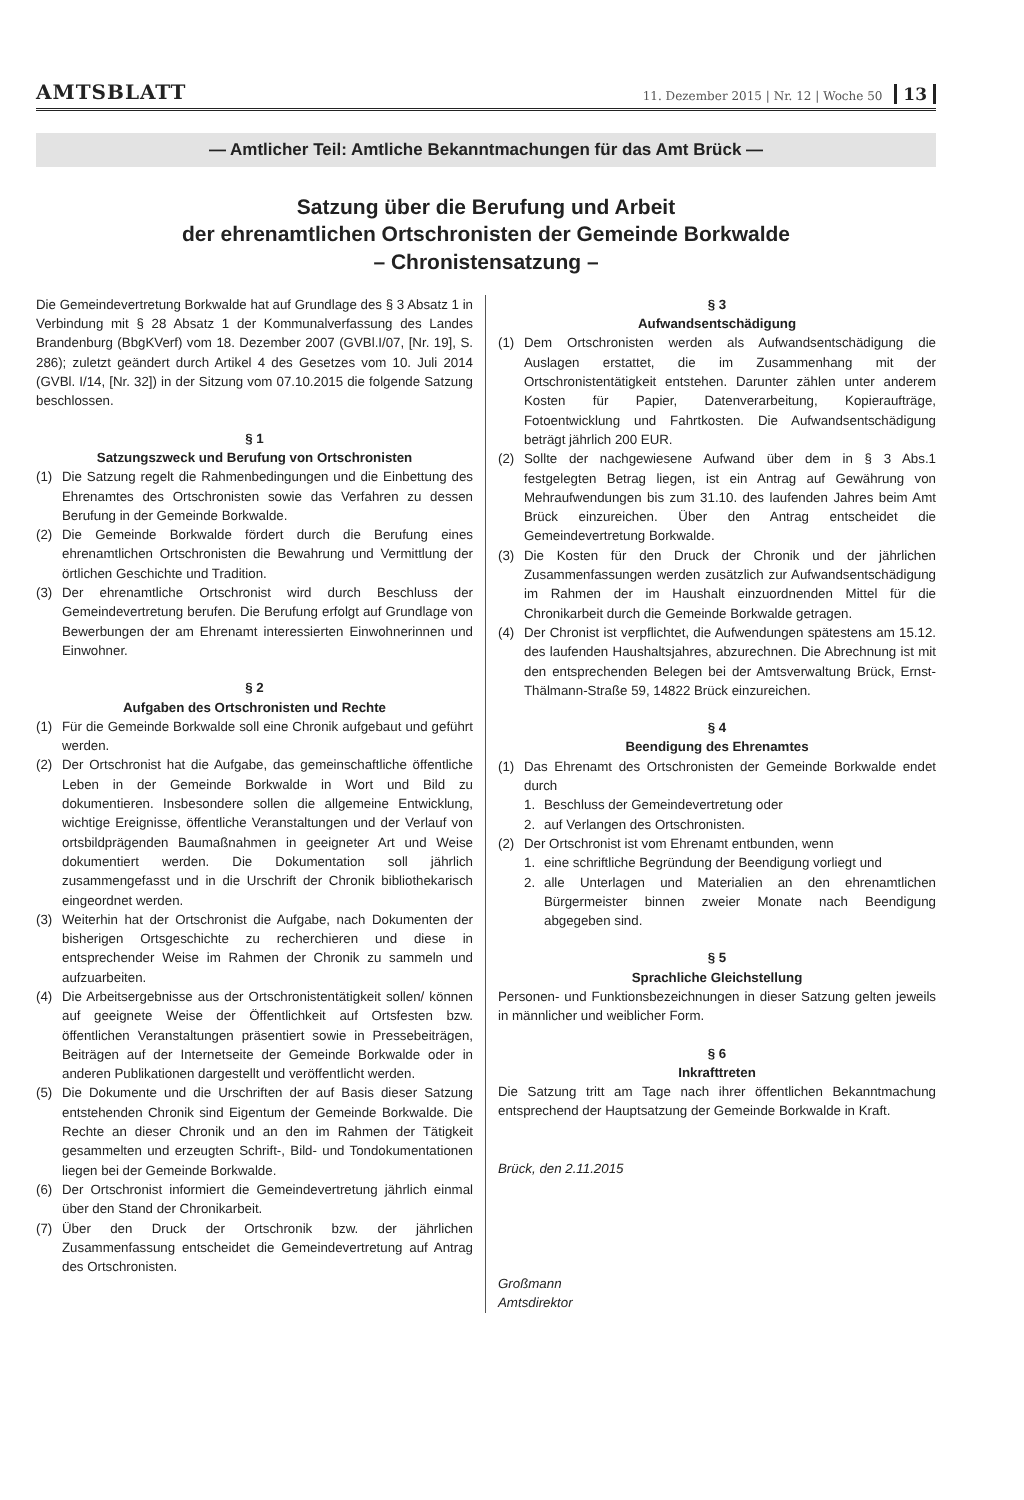AMTSBLATT 11. Dezember 2015 | Nr. 12 | Woche 50 13
— Amtlicher Teil: Amtliche Bekanntmachungen für das Amt Brück —
Satzung über die Berufung und Arbeit
der ehrenamtlichen Ortschronisten der Gemeinde Borkwalde
– Chronistensatzung –
Die Gemeindevertretung Borkwalde hat auf Grundlage des § 3 Absatz 1 in Verbindung mit § 28 Absatz 1 der Kommunalverfassung des Landes Brandenburg (BbgKVerf) vom 18. Dezember 2007 (GVBl.I/07, [Nr. 19], S. 286); zuletzt geändert durch Artikel 4 des Gesetzes vom 10. Juli 2014 (GVBl. I/14, [Nr. 32]) in der Sitzung vom 07.10.2015 die folgende Satzung beschlossen.
§ 1
Satzungszweck und Berufung von Ortschronisten
(1) Die Satzung regelt die Rahmenbedingungen und die Einbettung des Ehrenamtes des Ortschronisten sowie das Verfahren zu dessen Berufung in der Gemeinde Borkwalde.
(2) Die Gemeinde Borkwalde fördert durch die Berufung eines ehrenamtlichen Ortschronisten die Bewahrung und Vermittlung der örtlichen Geschichte und Tradition.
(3) Der ehrenamtliche Ortschronist wird durch Beschluss der Gemeindevertretung berufen. Die Berufung erfolgt auf Grundlage von Bewerbungen der am Ehrenamt interessierten Einwohnerinnen und Einwohner.
§ 2
Aufgaben des Ortschronisten und Rechte
(1) Für die Gemeinde Borkwalde soll eine Chronik aufgebaut und geführt werden.
(2) Der Ortschronist hat die Aufgabe, das gemeinschaftliche öffentliche Leben in der Gemeinde Borkwalde in Wort und Bild zu dokumentieren. Insbesondere sollen die allgemeine Entwicklung, wichtige Ereignisse, öffentliche Veranstaltungen und der Verlauf von ortsbildprägenden Baumaßnahmen in geeigneter Art und Weise dokumentiert werden. Die Dokumentation soll jährlich zusammengefasst und in die Urschrift der Chronik bibliothekarisch eingeordnet werden.
(3) Weiterhin hat der Ortschronist die Aufgabe, nach Dokumenten der bisherigen Ortsgeschichte zu recherchieren und diese in entsprechender Weise im Rahmen der Chronik zu sammeln und aufzuarbeiten.
(4) Die Arbeitsergebnisse aus der Ortschronistentätigkeit sollen/ können auf geeignete Weise der Öffentlichkeit auf Ortsfesten bzw. öffentlichen Veranstaltungen präsentiert sowie in Pressebeiträgen, Beiträgen auf der Internetseite der Gemeinde Borkwalde oder in anderen Publikationen dargestellt und veröffentlicht werden.
(5) Die Dokumente und die Urschriften der auf Basis dieser Satzung entstehenden Chronik sind Eigentum der Gemeinde Borkwalde. Die Rechte an dieser Chronik und an den im Rahmen der Tätigkeit gesammelten und erzeugten Schrift-, Bild- und Tondokumentationen liegen bei der Gemeinde Borkwalde.
(6) Der Ortschronist informiert die Gemeindevertretung jährlich einmal über den Stand der Chronikarbeit.
(7) Über den Druck der Ortschronik bzw. der jährlichen Zusammenfassung entscheidet die Gemeindevertretung auf Antrag des Ortschronisten.
§ 3
Aufwandsentschädigung
(1) Dem Ortschronisten werden als Aufwandsentschädigung die Auslagen erstattet, die im Zusammenhang mit der Ortschronistentätigkeit entstehen. Darunter zählen unter anderem Kosten für Papier, Datenverarbeitung, Kopieraufträge, Fotoentwicklung und Fahrtkosten. Die Aufwandsentschädigung beträgt jährlich 200 EUR.
(2) Sollte der nachgewiesene Aufwand über dem in § 3 Abs.1 festgelegten Betrag liegen, ist ein Antrag auf Gewährung von Mehraufwendungen bis zum 31.10. des laufenden Jahres beim Amt Brück einzureichen. Über den Antrag entscheidet die Gemeindevertretung Borkwalde.
(3) Die Kosten für den Druck der Chronik und der jährlichen Zusammenfassungen werden zusätzlich zur Aufwandsentschädigung im Rahmen der im Haushalt einzuordnenden Mittel für die Chronikarbeit durch die Gemeinde Borkwalde getragen.
(4) Der Chronist ist verpflichtet, die Aufwendungen spätestens am 15.12. des laufenden Haushaltsjahres, abzurechnen. Die Abrechnung ist mit den entsprechenden Belegen bei der Amtsverwaltung Brück, Ernst-Thälmann-Straße 59, 14822 Brück einzureichen.
§ 4
Beendigung des Ehrenamtes
(1) Das Ehrenamt des Ortschronisten der Gemeinde Borkwalde endet durch
1. Beschluss der Gemeindevertretung oder
2. auf Verlangen des Ortschronisten.
(2) Der Ortschronist ist vom Ehrenamt entbunden, wenn
1. eine schriftliche Begründung der Beendigung vorliegt und
2. alle Unterlagen und Materialien an den ehrenamtlichen Bürgermeister binnen zweier Monate nach Beendigung abgegeben sind.
§ 5
Sprachliche Gleichstellung
Personen- und Funktionsbezeichnungen in dieser Satzung gelten jeweils in männlicher und weiblicher Form.
§ 6
Inkrafttreten
Die Satzung tritt am Tage nach ihrer öffentlichen Bekanntmachung entsprechend der Hauptsatzung der Gemeinde Borkwalde in Kraft.
Brück, den 2.11.2015
Großmann
Amtsdirektor